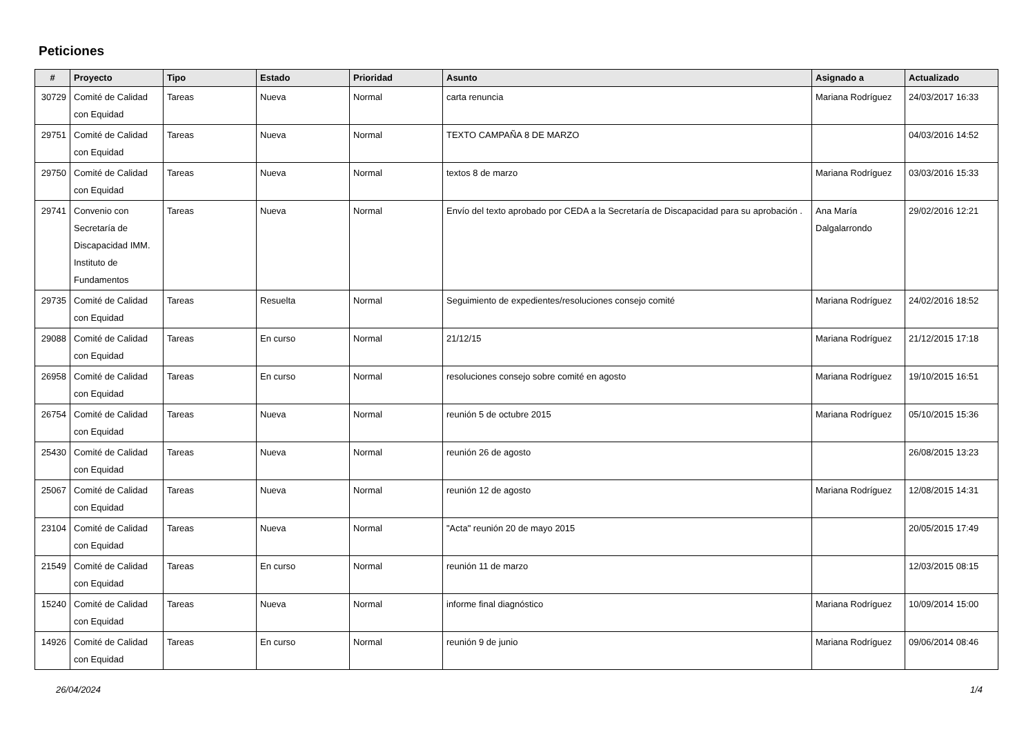Peticiones
| # | Proyecto | Tipo | Estado | Prioridad | Asunto | Asignado a | Actualizado |
| --- | --- | --- | --- | --- | --- | --- | --- |
| 30729 | Comité de Calidad con Equidad | Tareas | Nueva | Normal | carta renuncia | Mariana Rodríguez | 24/03/2017 16:33 |
| 29751 | Comité de Calidad con Equidad | Tareas | Nueva | Normal | TEXTO CAMPAÑA 8 DE MARZO | | 04/03/2016 14:52 |
| 29750 | Comité de Calidad con Equidad | Tareas | Nueva | Normal | textos 8 de marzo | Mariana Rodríguez | 03/03/2016 15:33 |
| 29741 | Convenio con Secretaría de Discapacidad IMM. Instituto de Fundamentos | Tareas | Nueva | Normal | Envío del texto aprobado por CEDA a la Secretaría de Discapacidad para su aprobación . | Ana María Dalgalarrondo | 29/02/2016 12:21 |
| 29735 | Comité de Calidad con Equidad | Tareas | Resuelta | Normal | Seguimiento de expedientes/resoluciones consejo comité | Mariana Rodríguez | 24/02/2016 18:52 |
| 29088 | Comité de Calidad con Equidad | Tareas | En curso | Normal | 21/12/15 | Mariana Rodríguez | 21/12/2015 17:18 |
| 26958 | Comité de Calidad con Equidad | Tareas | En curso | Normal | resoluciones consejo sobre comité en agosto | Mariana Rodríguez | 19/10/2015 16:51 |
| 26754 | Comité de Calidad con Equidad | Tareas | Nueva | Normal | reunión 5 de octubre 2015 | Mariana Rodríguez | 05/10/2015 15:36 |
| 25430 | Comité de Calidad con Equidad | Tareas | Nueva | Normal | reunión 26 de agosto | | 26/08/2015 13:23 |
| 25067 | Comité de Calidad con Equidad | Tareas | Nueva | Normal | reunión 12 de agosto | Mariana Rodríguez | 12/08/2015 14:31 |
| 23104 | Comité de Calidad con Equidad | Tareas | Nueva | Normal | "Acta" reunión 20 de mayo 2015 | | 20/05/2015 17:49 |
| 21549 | Comité de Calidad con Equidad | Tareas | En curso | Normal | reunión 11 de marzo | | 12/03/2015 08:15 |
| 15240 | Comité de Calidad con Equidad | Tareas | Nueva | Normal | informe final diagnóstico | Mariana Rodríguez | 10/09/2014 15:00 |
| 14926 | Comité de Calidad con Equidad | Tareas | En curso | Normal | reunión 9 de junio | Mariana Rodríguez | 09/06/2014 08:46 |
26/04/2024 1/4